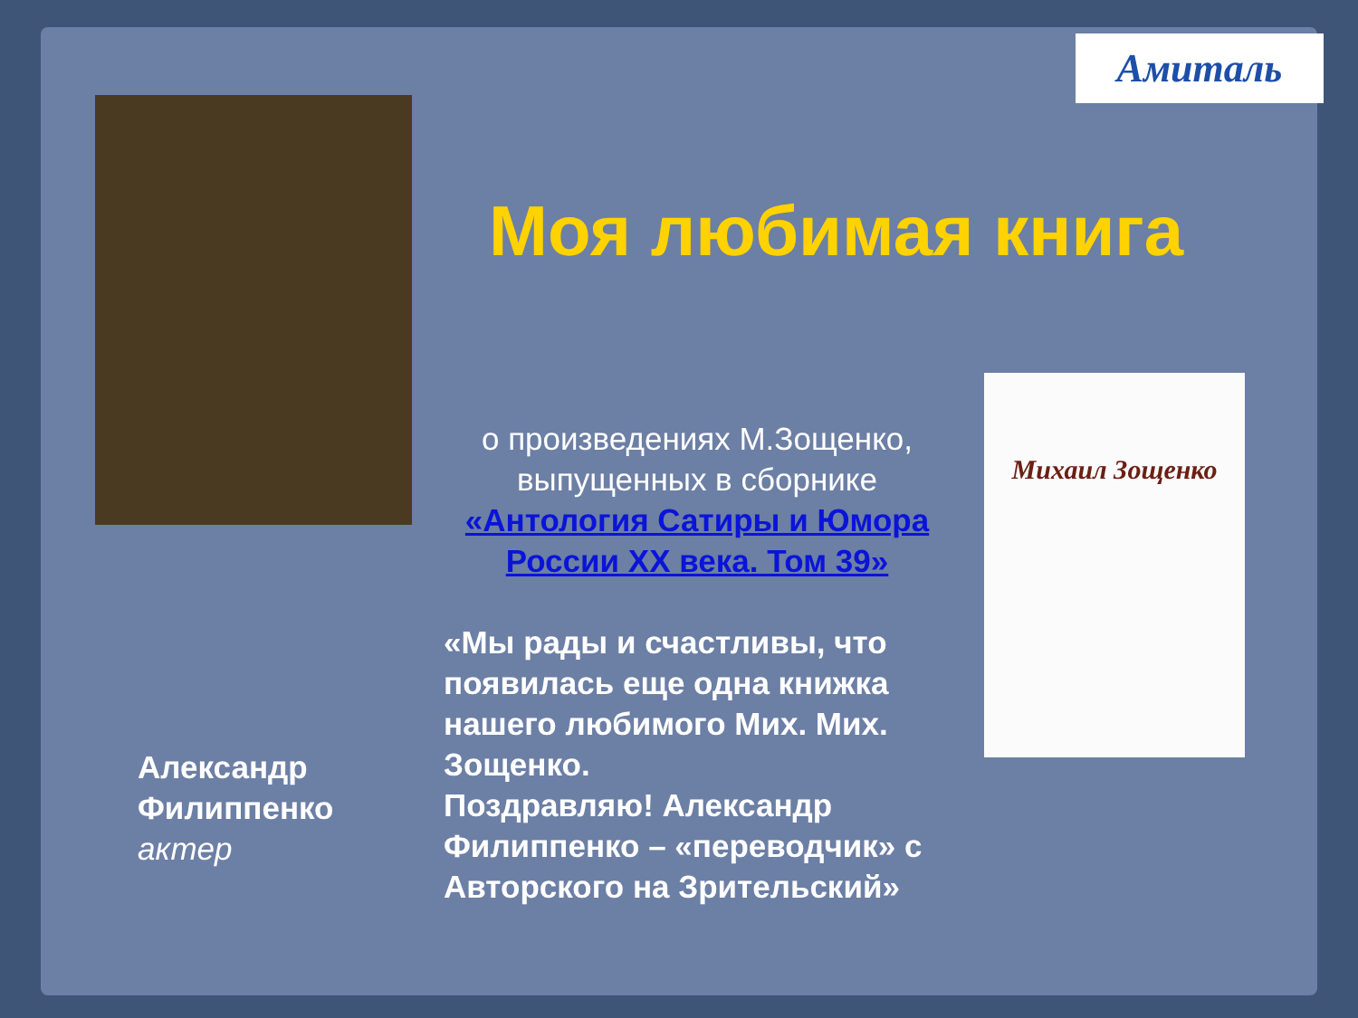Амиталь
Моя любимая книга
о произведениях М.Зощенко, выпущенных в сборнике «Антология Сатиры и Юмора России XX века. Том 39»
Михаил Зощенко
«Мы рады и счастливы, что появилась еще одна книжка нашего любимого Мих. Мих. Зощенко.
Поздравляю! Александр Филиппенко – «переводчик» с Авторского на Зрительский»
Александр
Филиппенко
актер